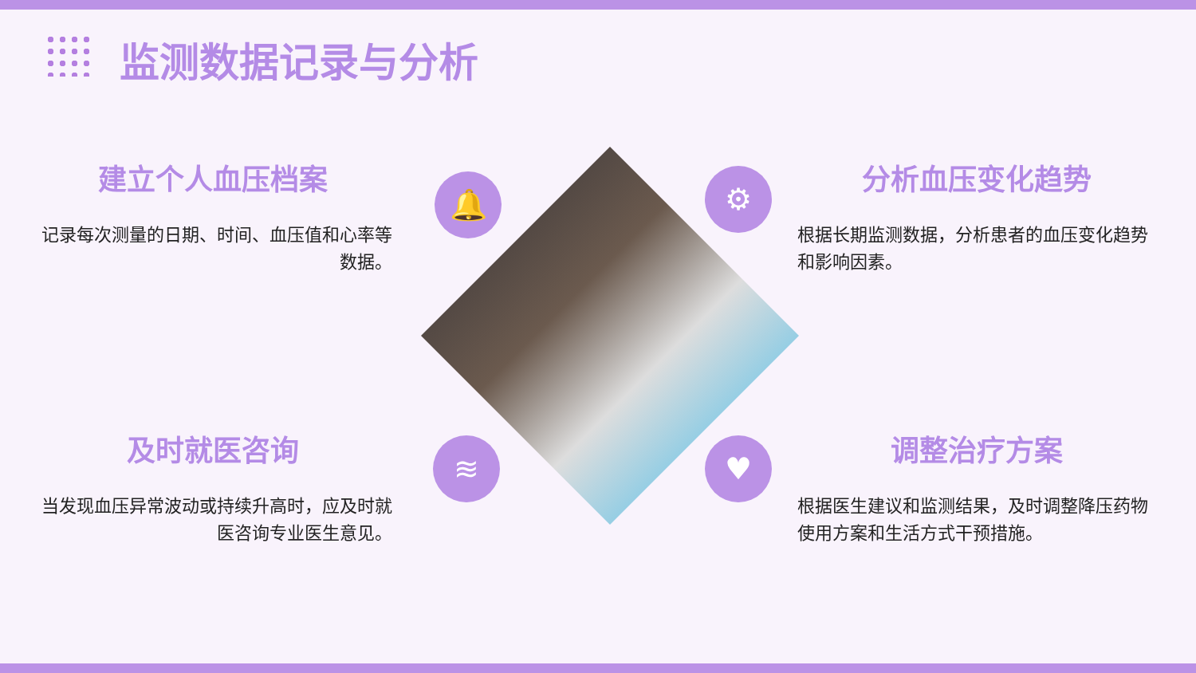监测数据记录与分析
建立个人血压档案
记录每次测量的日期、时间、血压值和心率等数据。
分析血压变化趋势
根据长期监测数据，分析患者的血压变化趋势和影响因素。
及时就医咨询
当发现血压异常波动或持续升高时，应及时就医咨询专业医生意见。
调整治疗方案
根据医生建议和监测结果，及时调整降压药物使用方案和生活方式干预措施。
🔔 ⚙
≋ ♥